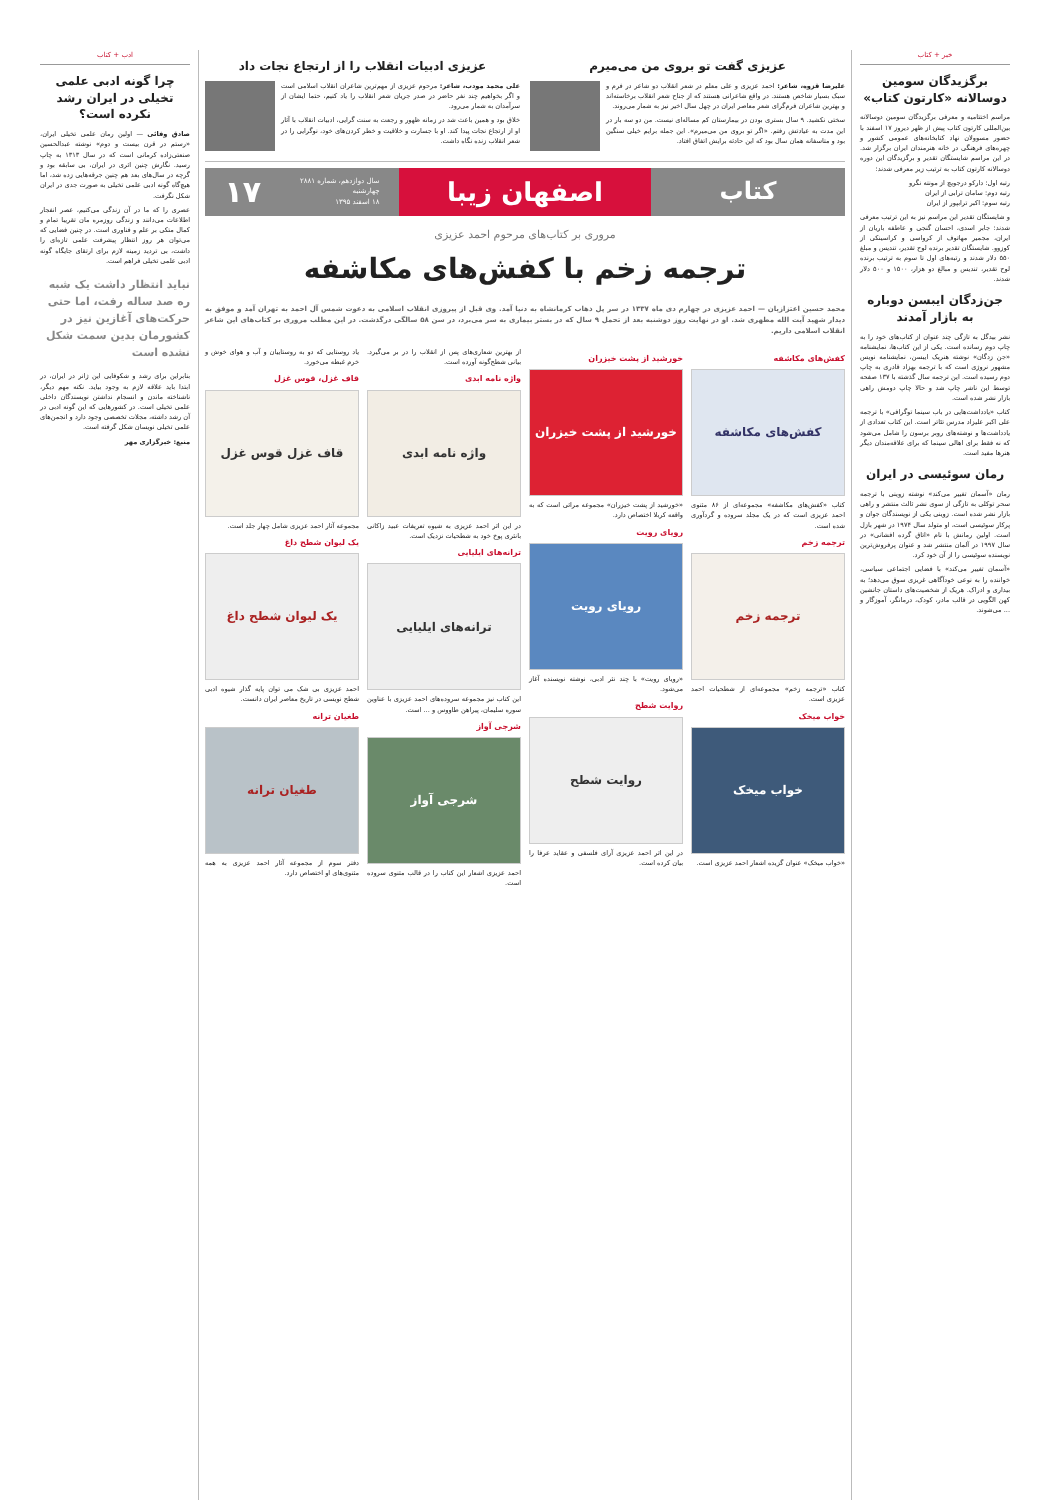خبر + کتاب
برگزیدگان سومین دوسالانه «کارتون کتاب»
مراسم اختتامیه و معرفی برگزیدگان سومین دوسالانه بین‌المللی کارتون کتاب پیش از ظهر دیروز ۱۷ اسفند با حضور مسوولان نهاد کتابخانه‌های عمومی کشور و چهره‌های فرهنگی در خانه هنرمندان ایران برگزار شد. در این مراسم شایستگان تقدیر و برگزیدگان این دوره دوسالانه کارتون کتاب به ترتیب زیر معرفی شدند:
رتبه اول: دارکو درجویچ از مونته نگرو
رتبه دوم: سامان ترابی از ایران
رتبه سوم: اکبر ترابپور از ایران
و شایستگان تقدیر این مراسم نیز به این ترتیب معرفی شدند: جابر اسدی، احسان گنجی و عاطفه باریان از ایران، مجمیر مهاتوف از کرواسی و کراسینکی از کوزوو. شایستگان تقدیر برنده لوح تقدیر، تندیس و مبلغ ۵۵۰ دلار شدند و رتبه‌های اول تا سوم به ترتیب برنده لوح تقدیر، تندیس و مبالغ دو هزار، ۱۵۰۰ و ۵۰۰ دلار شدند.
جن‌زدگان ایبسن دوباره به بازار آمدند
نشر بیدگل به تازگی چند عنوان از کتاب‌های خود را به چاپ دوم رسانده است. یکی از این کتاب‌ها، نمایشنامه «جن زدگان» نوشته هنریک ایبسن، نمایشنامه نویس مشهور نروژی است که با ترجمه بهزاد قادری به چاپ دوم رسیده است. این ترجمه سال گذشته با ۱۳۷ صفحه توسط این ناشر چاپ شد و حالا چاپ دومش راهی بازار نشر شده است.
کتاب «یادداشت‌هایی در باب سینما توگرافی» با ترجمه علی اکبر علیزاد مدرس تئاتر است. این کتاب تعدادی از یادداشت‌ها و نوشته‌های روبر برسون را شامل می‌شود که نه فقط برای اهالی سینما که برای علاقه‌مندان دیگر هنرها مفید است.
رمان سوئیسی در ایران
رمان «آسمان تغییر می‌کند» نوشته زوینی با ترجمه سحر توکلی به تازگی از سوی نشر ثالث منتشر و راهی بازار نشر شده است. زوینی یکی از نویسندگان جوان و پرکار سوئیسی است، او متولد سال ۱۹۷۴ در شهر بازل است. اولین رمانش با نام «اتاق گرده افشانی» در سال ۱۹۹۷ در آلمان منتشر شد و عنوان پرفروش‌ترین نویسنده سوئیسی را از آن خود کرد.
«آسمان تغییر می‌کند» با فضایی اجتماعی سیاسی، خواننده را به نوعی خودآگاهی غریزی سوق می‌دهد؛ به بیداری و ادراک. هریک از شخصیت‌های داستان جانشین کهن الگویی در قالب مادر، کودک، درمانگر، آموزگار و ... می‌شوند.
عزیزی گفت تو بروی من می‌میرم
علیرضا قزوه، شاعر: احمد عزیزی و علی معلم در شعر انقلاب دو شاعر در فرم و سبک بسیار شاخص هستند. در واقع شاعرانی هستند که از جناح شعر انقلاب برخاسته‌اند و بهترین شاعران فرم‌گرای شعر معاصر ایران در چهل سال اخیر نیز به شمار می‌روند.
سختی نکشید. ۹ سال بستری بودن در بیمارستان کم مساله‌ای نیست. من دو سه بار در این مدت به عیادتش رفتم. «اگر تو بروی من می‌میرم». این جمله برایم خیلی سنگین بود و متاسفانه همان سال بود که این حادثه برایش اتفاق افتاد.
عزیزی ادبیات انقلاب را از ارتجاع نجات داد
علی محمد مودب، شاعر: مرحوم عزیزی از مهم‌ترین شاعران انقلاب اسلامی است و اگر بخواهیم چند نفر حاضر در صدر جریان شعر انقلاب را یاد کنیم، حتما ایشان از سرآمدان به شمار می‌رود.
خلاق بود و همین باعث شد در زمانه ظهور و رجعت به سنت گرایی، ادبیات انقلاب با آثار او از ارتجاع نجات پیدا کند. او با جسارت و خلاقیت و خطر کردن‌های خود، نوگرایی را در شعر انقلاب زنده نگاه داشت.
کتاب اصفهان زیبا
سال دوازدهم، شماره ۲۸۸۱
چهارشنبه
۱۸ اسفند ۱۳۹۵ ۱۷
مروری بر کتاب‌های مرحوم احمد عزیزی
ترجمه زخم با کفش‌های مکاشفه
محمد حسین اعتزازیان — احمد عزیزی در چهارم دی ماه ۱۳۳۷ در سر پل ذهاب کرمانشاه به دنیا آمد. وی قبل از پیروزی انقلاب اسلامی به دعوت شمس آل احمد به تهران آمد و موفق به دیدار شهید آیت الله مطهری شد. او در نهایت روز دوشنبه بعد از تحمل ۹ سال که در بستر بیماری به سر می‌برد، در سن ۵۸ سالگی درگذشت. در این مطلب مروری بر کتاب‌های این شاعر انقلاب اسلامی داریم.
کفش‌های مکاشفه
کفش‌های مکاشفه
کتاب «کفش‌های مکاشفه» مجموعه‌ای از ۸۶ مثنوی احمد عزیزی است که در یک مجلد سروده و گردآوری شده است.
ترجمه زخم
ترجمه زخم
کتاب «ترجمه زخم» مجموعه‌ای از شطحیات احمد عزیزی است.
خواب میخک
خواب میخک
«خواب میخک» عنوان گزیده اشعار احمد عزیزی است.
خورشید از پشت خیزران
خورشید از پشت خیزران
«خورشید از پشت خیزران» مجموعه مراثی است که به واقعه کربلا اختصاص دارد.
رویای رویت
رویای رویت
«رویای رویت» با چند نثر ادبی، نوشته نویسنده آغاز می‌شود.
روایت شطح
روایت شطح
در این اثر احمد عزیزی آرای فلسفی و عقاید عرفا را بیان کرده است.
از بهترین شعاری‌های پس از انقلاب را در بر می‌گیرد. بیانی شطح‌گونه آورده است.
واژه نامه ابدی
واژه نامه ابدی
در این اثر احمد عزیزی به شیوه تعریفات عبید زاکانی بانثری پوخ خود به شطحیات نزدیک است.
ترانه‌های ایلیایی
ترانه‌های ایلیایی
این کتاب نیز مجموعه سروده‌های احمد عزیزی با عناوین سوره سلیمان، پیراهن طاووس و ... است.
شرجی آواز
شرجی آواز
احمد عزیزی اشعار این کتاب را در قالب مثنوی سروده است.
یاد روستایی که دو به روستاییان و آب و هوای خوش و خرم غبطه می‌خورد.
قاف غزل، قوس غزل
قاف غزل قوس غزل
مجموعه آثار احمد عزیزی شامل چهار جلد است.
یک لیوان شطح داغ
یک لیوان شطح داغ
احمد عزیزی بی شک می توان پایه گذار شیوه ادبی شطح نویسی در تاریخ معاصر ایران دانست.
طغیان ترانه
طغیان ترانه
دفتر سوم از مجموعه آثار احمد عزیزی به همه مثنوی‌های او اختصاص دارد.
ادب + کتاب
چرا گونه ادبی علمی تخیلی در ایران رشد نکرده است؟
صادق وفائی — اولین رمان علمی تخیلی ایران، «رستم در قرن بیست و دوم» نوشته عبدالحسین صنعتی‌زاده کرمانی است که در سال ۱۳۱۳ به چاپ رسید. نگارش چنین اثری در ایران، بی سابقه بود و گرچه در سال‌های بعد هم چنین جرقه‌هایی زده شد، اما هیچ‌گاه گونه ادبی علمی تخیلی به صورت جدی در ایران شکل نگرفت.
عصری را که ما در آن زندگی می‌کنیم، عصر انفجار اطلاعات می‌دانند و زندگی روزمره مان تقریبا تمام و کمال متکی بر علم و فناوری است. در چنین فضایی که می‌توان هر روز انتظار پیشرفت علمی تازه‌ای را داشت، بی تردید زمینه لازم برای ارتقای جایگاه گونه ادبی علمی تخیلی فراهم است.
نباید انتظار داشت یک شبه ره صد ساله رفت، اما حتی حرکت‌های آغازین نیز در کشورمان بدین سمت شکل نشده است
بنابراین برای رشد و شکوفایی این ژانر در ایران، در ابتدا باید علاقه لازم به وجود بیاید. نکته مهم دیگر، ناشناخته ماندن و انسجام نداشتن نویسندگان داخلی علمی تخیلی است. در کشورهایی که این گونه ادبی در آن رشد داشته، مجلات تخصصی وجود دارد و انجمن‌های علمی تخیلی نویسان شکل گرفته است.
منبع: خبرگزاری مهر